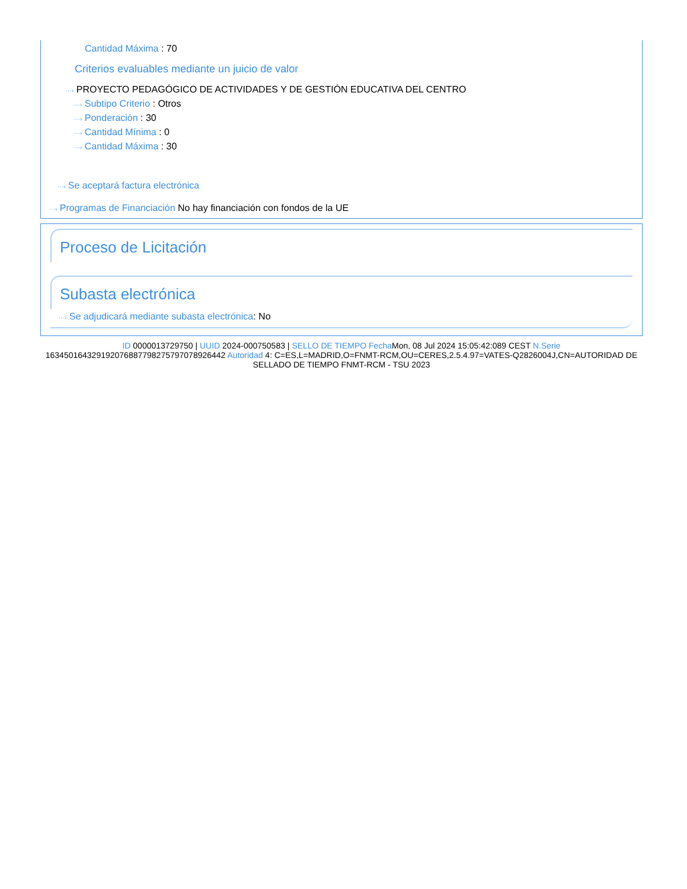Cantidad Máxima : 70
Criterios evaluables mediante un juicio de valor
···› PROYECTO PEDAGÓGICO DE ACTIVIDADES Y DE GESTIÓN EDUCATIVA DEL CENTRO
···› Subtipo Criterio : Otros
···› Ponderación : 30
···› Cantidad Mínima : 0
···› Cantidad Máxima : 30
···› Se aceptará factura electrónica
···› Programas de Financiación No hay financiación con fondos de la UE
Proceso de Licitación
Subasta electrónica
···› Se adjudicará mediante subasta electrónica: No
ID 0000013729750 | UUID 2024-000750583 | SELLO DE TIEMPO Fecha Mon, 08 Jul 2024 15:05:42:089 CEST N.Serie 163450164329192076887798275797078926442 Autoridad 4: C=ES,L=MADRID,O=FNMT-RCM,OU=CERES,2.5.4.97=VATES-Q2826004J,CN=AUTORIDAD DE SELLADO DE TIEMPO FNMT-RCM - TSU 2023